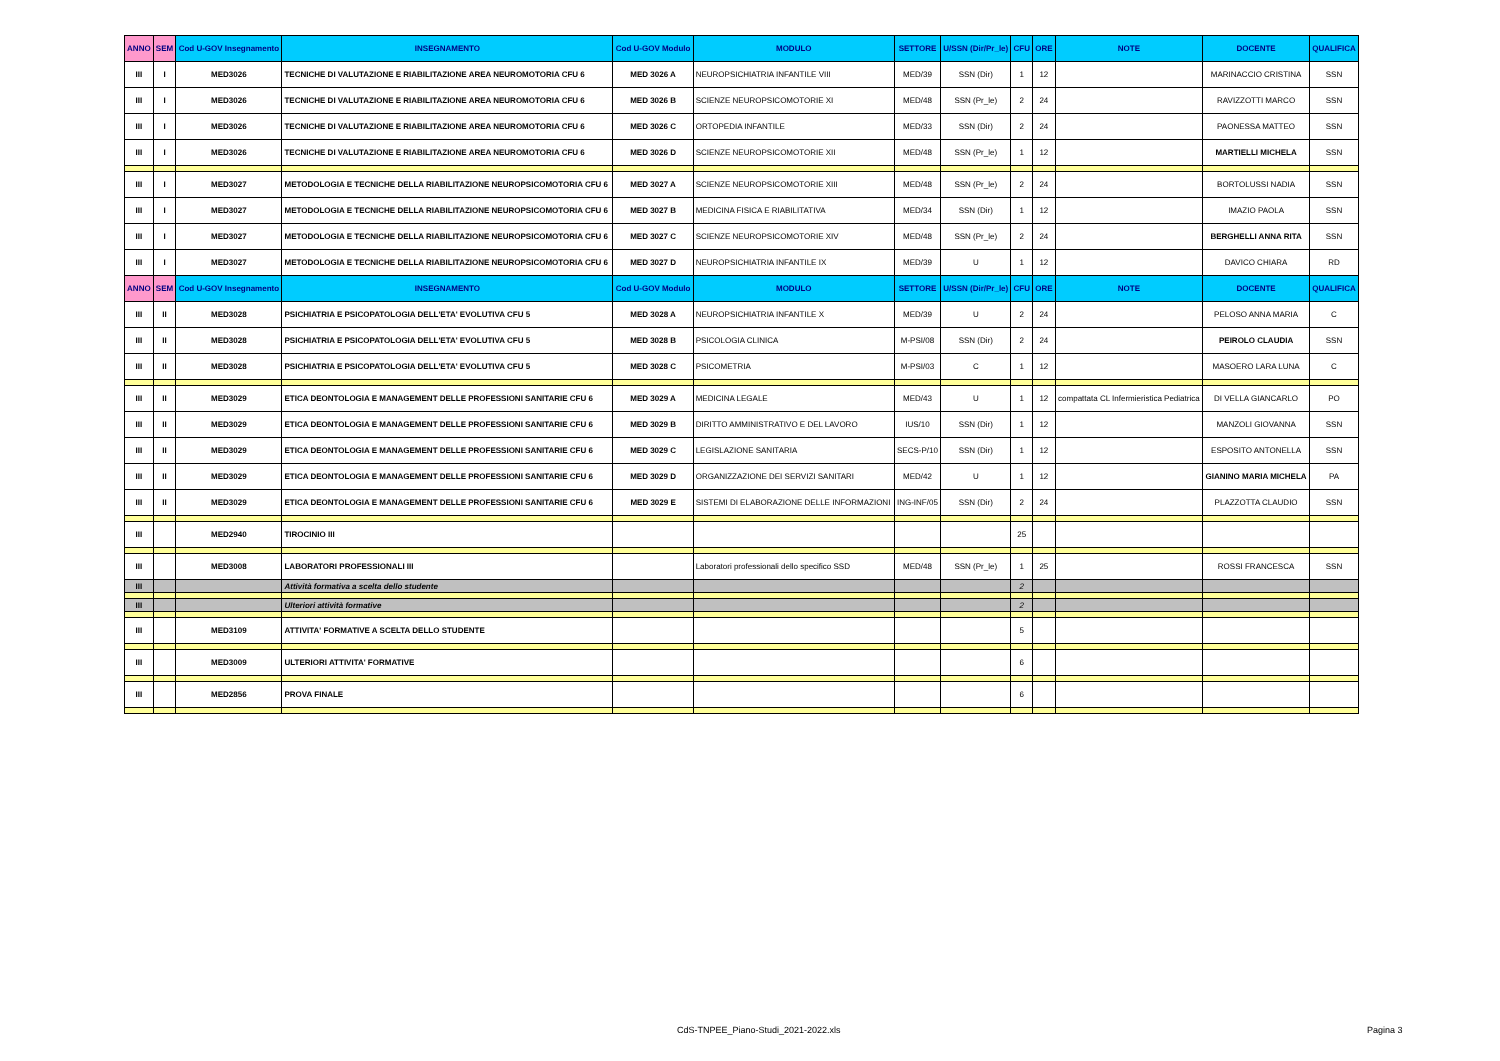| ANNO | SEM | Cod U-GOV Insegnamento | INSEGNAMENTO | Cod U-GOV Modulo | MODULO | SETTORE | U/SSN (Dir/Pr_le) | CFU | ORE | NOTE | DOCENTE | QUALIFICA |
| --- | --- | --- | --- | --- | --- | --- | --- | --- | --- | --- | --- | --- |
| III | I | MED3026 | TECNICHE DI VALUTAZIONE E RIABILITAZIONE AREA NEUROMOTORIA CFU 6 | MED 3026 A | NEUROPSICHIATRIA INFANTILE VIII | MED/39 | SSN (Dir) | 1 | 12 | | MARINACCIO CRISTINA | SSN |
| III | I | MED3026 | TECNICHE DI VALUTAZIONE E RIABILITAZIONE AREA NEUROMOTORIA CFU 6 | MED 3026 B | SCIENZE NEUROPSICOMOTORIE XI | MED/48 | SSN (Pr_le) | 2 | 24 | | RAVIZZOTTI MARCO | SSN |
| III | I | MED3026 | TECNICHE DI VALUTAZIONE E RIABILITAZIONE AREA NEUROMOTORIA CFU 6 | MED 3026 C | ORTOPEDIA INFANTILE | MED/33 | SSN (Dir) | 2 | 24 | | PAONESSA MATTEO | SSN |
| III | I | MED3026 | TECNICHE DI VALUTAZIONE E RIABILITAZIONE AREA NEUROMOTORIA CFU 6 | MED 3026 D | SCIENZE NEUROPSICOMOTORIE XII | MED/48 | SSN (Pr_le) | 1 | 12 | | MARTIELLI MICHELA | SSN |
| III | I | MED3027 | METODOLOGIA E TECNICHE DELLA RIABILITAZIONE NEUROPSICOMOTORIA CFU 6 | MED 3027 A | SCIENZE NEUROPSICOMOTORIE XIII | MED/48 | SSN (Pr_le) | 2 | 24 | | BORTOLUSSI NADIA | SSN |
| III | I | MED3027 | METODOLOGIA E TECNICHE DELLA RIABILITAZIONE NEUROPSICOMOTORIA CFU 6 | MED 3027 B | MEDICINA FISICA E RIABILITATIVA | MED/34 | SSN (Dir) | 1 | 12 | | IMAZIO PAOLA | SSN |
| III | I | MED3027 | METODOLOGIA E TECNICHE DELLA RIABILITAZIONE NEUROPSICOMOTORIA CFU 6 | MED 3027 C | SCIENZE NEUROPSICOMOTORIE XIV | MED/48 | SSN (Pr_le) | 2 | 24 | | BERGHELLI ANNA RITA | SSN |
| III | I | MED3027 | METODOLOGIA E TECNICHE DELLA RIABILITAZIONE NEUROPSICOMOTORIA CFU 6 | MED 3027 D | NEUROPSICHIATRIA INFANTILE IX | MED/39 | U | 1 | 12 | | DAVICO CHIARA | RD |
| ANNO | SEM | Cod U-GOV Insegnamento | INSEGNAMENTO | Cod U-GOV Modulo | MODULO | SETTORE | U/SSN (Dir/Pr_le) | CFU | ORE | NOTE | DOCENTE | QUALIFICA |
| III | II | MED3028 | PSICHIATRIA E PSICOPATOLOGIA DELL'ETA' EVOLUTIVA CFU 5 | MED 3028 A | NEUROPSICHIATRIA INFANTILE X | MED/39 | U | 2 | 24 | | PELOSO ANNA MARIA | C |
| III | II | MED3028 | PSICHIATRIA E PSICOPATOLOGIA DELL'ETA' EVOLUTIVA CFU 5 | MED 3028 B | PSICOLOGIA CLINICA | M-PSI/08 | SSN (Dir) | 2 | 24 | | PEIROLO CLAUDIA | SSN |
| III | II | MED3028 | PSICHIATRIA E PSICOPATOLOGIA DELL'ETA' EVOLUTIVA CFU 5 | MED 3028 C | PSICOMETRIA | M-PSI/03 | C | 1 | 12 | | MASOERO LARA LUNA | C |
| III | II | MED3029 | ETICA DEONTOLOGIA E MANAGEMENT DELLE PROFESSIONI SANITARIE CFU 6 | MED 3029 A | MEDICINA LEGALE | MED/43 | U | 1 | 12 | compattata CL Infermieristica Pediatrica | DI VELLA GIANCARLO | PO |
| III | II | MED3029 | ETICA DEONTOLOGIA E MANAGEMENT DELLE PROFESSIONI SANITARIE CFU 6 | MED 3029 B | DIRITTO AMMINISTRATIVO E DEL LAVORO | IUS/10 | SSN (Dir) | 1 | 12 | | MANZOLI GIOVANNA | SSN |
| III | II | MED3029 | ETICA DEONTOLOGIA E MANAGEMENT DELLE PROFESSIONI SANITARIE CFU 6 | MED 3029 C | LEGISLAZIONE SANITARIA | SECS-P/10 | SSN (Dir) | 1 | 12 | | ESPOSITO ANTONELLA | SSN |
| III | II | MED3029 | ETICA DEONTOLOGIA E MANAGEMENT DELLE PROFESSIONI SANITARIE CFU 6 | MED 3029 D | ORGANIZZAZIONE DEI SERVIZI SANITARI | MED/42 | U | 1 | 12 | | GIANINO MARIA MICHELA | PA |
| III | II | MED3029 | ETICA DEONTOLOGIA E MANAGEMENT DELLE PROFESSIONI SANITARIE CFU 6 | MED 3029 E | SISTEMI DI ELABORAZIONE DELLE INFORMAZIONI | ING-INF/05 | SSN (Dir) | 2 | 24 | | PLAZZOTTA CLAUDIO | SSN |
| III | | MED2940 | TIROCINIO III | | | | | 25 | | | | |
| III | | MED3008 | LABORATORI PROFESSIONALI III | | Laboratori professionali dello specifico SSD | MED/48 | SSN (Pr_le) | 1 | 25 | | ROSSI FRANCESCA | SSN |
| III | | | Attività formativa a scelta dello studente | | | | | 2 | | | | |
| III | | | Ulteriori attività formative | | | | | 2 | | | | |
| III | | MED3109 | ATTIVITA' FORMATIVE A SCELTA DELLO STUDENTE | | | | | 5 | | | | |
| III | | MED3009 | ULTERIORI ATTIVITA' FORMATIVE | | | | | 6 | | | | |
| III | | MED2856 | PROVA FINALE | | | | | 6 | | | | |
CdS-TNPEE_Piano-Studi_2021-2022.xls Pagina 3